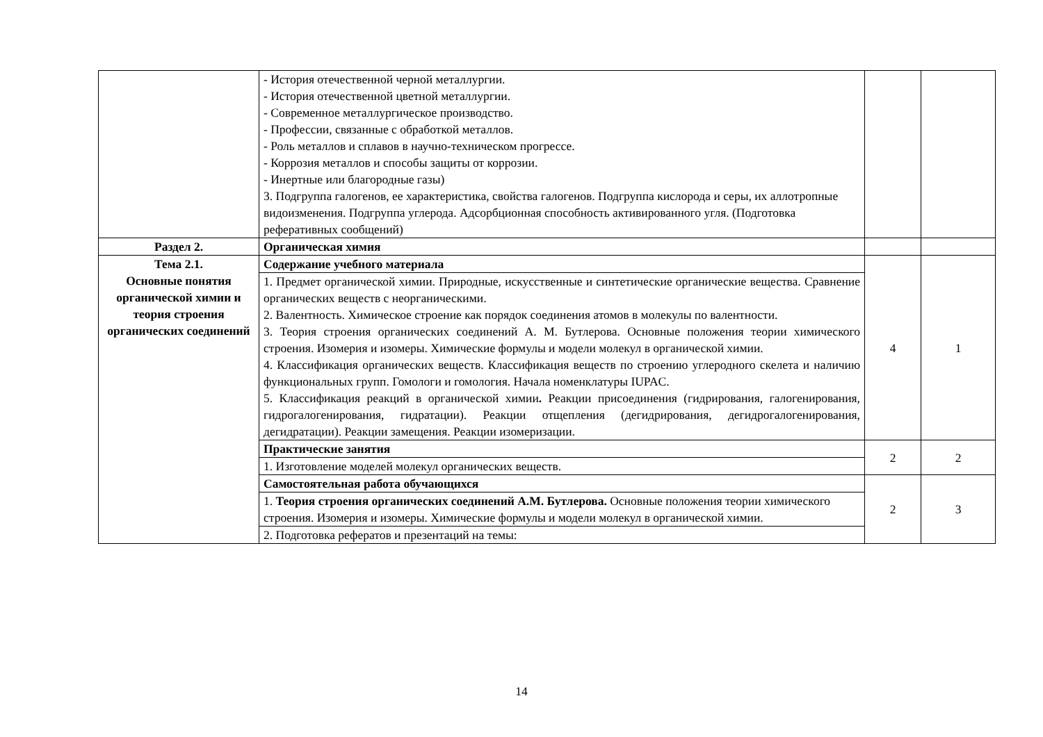| | - История отечественной черной металлургии. - История отечественной цветной металлургии. - Современное металлургическое производство. - Профессии, связанные с обработкой металлов. - Роль металлов и сплавов в научно-техническом прогрессе. - Коррозия металлов и способы защиты от коррозии. - Инертные или благородные газы) 3. Подгруппа галогенов, ее характеристика, свойства галогенов. Подгруппа кислорода и серы, их аллотропные видоизменения. Подгруппа углерода. Адсорбционная способность активированного угля. (Подготовка реферативных сообщений) | | |
| Раздел 2. | Органическая химия | | |
| Тема 2.1. Основные понятия органической химии и теория строения органических соединений | Содержание учебного материала | 4 | 1 |
| | 1. Предмет органической химии. Природные, искусственные и синтетические органические вещества. Сравнение органических веществ с неорганическими. 2. Валентность. Химическое строение как порядок соединения атомов в молекулы по валентности. 3. Теория строения органических соединений А. М. Бутлерова. Основные положения теории химического строения. Изомерия и изомеры. Химические формулы и модели молекул в органической химии. 4. Классификация органических веществ. Классификация веществ по строению углеродного скелета и наличию функциональных групп. Гомологи и гомология. Начала номенклатуры IUPAC. 5. Классификация реакций в органической химии . Реакции присоединения (гидрирования, галогенирования, гидрогалогенирования, гидратации). Реакции отщепления (дегидрирования, дегидрогалогенирования, дегидратации). Реакции замещения. Реакции изомеризации. | | |
| | Практические занятия | 2 | 2 |
| | 1. Изготовление моделей молекул органических веществ. | | |
| | Самостоятельная работа обучающихся | 2 | 3 |
| | 1. Теория строения органических соединений А.М. Бутлерова. Основные положения теории химического строения. Изомерия и изомеры. Химические формулы и модели молекул в органической химии. | | |
| | 2. Подготовка рефератов и презентаций на темы: | | |
14